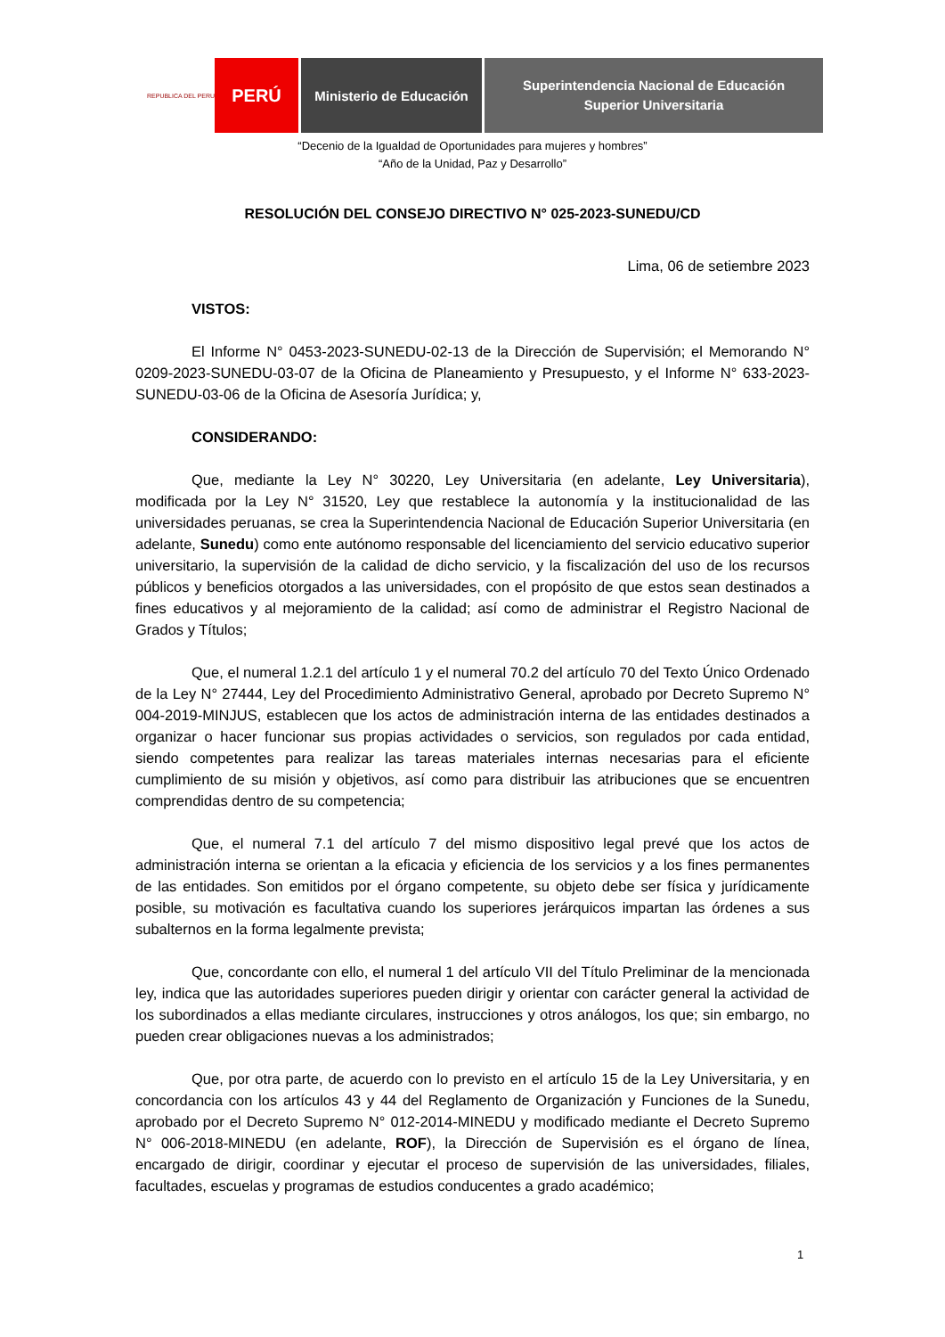REPUBLICA DEL PERU
PERÚ
Ministerio de Educación
Superintendencia Nacional de Educación
Superior Universitaria
“Decenio de la Igualdad de Oportunidades para mujeres y hombres”
“Año de la Unidad, Paz y Desarrollo”
RESOLUCIÓN DEL CONSEJO DIRECTIVO N° 025-2023-SUNEDU/CD
Lima, 06 de setiembre 2023
VISTOS:
El Informe N° 0453-2023-SUNEDU-02-13 de la Dirección de Supervisión; el Memorando N° 0209-2023-SUNEDU-03-07 de la Oficina de Planeamiento y Presupuesto, y el Informe N° 633-2023-SUNEDU-03-06 de la Oficina de Asesoría Jurídica; y,
CONSIDERANDO:
Que, mediante la Ley N° 30220, Ley Universitaria (en adelante, Ley Universitaria), modificada por la Ley N° 31520, Ley que restablece la autonomía y la institucionalidad de las universidades peruanas, se crea la Superintendencia Nacional de Educación Superior Universitaria (en adelante, Sunedu) como ente autónomo responsable del licenciamiento del servicio educativo superior universitario, la supervisión de la calidad de dicho servicio, y la fiscalización del uso de los recursos públicos y beneficios otorgados a las universidades, con el propósito de que estos sean destinados a fines educativos y al mejoramiento de la calidad; así como de administrar el Registro Nacional de Grados y Títulos;
Que, el numeral 1.2.1 del artículo 1 y el numeral 70.2 del artículo 70 del Texto Único Ordenado de la Ley N° 27444, Ley del Procedimiento Administrativo General, aprobado por Decreto Supremo N° 004-2019-MINJUS, establecen que los actos de administración interna de las entidades destinados a organizar o hacer funcionar sus propias actividades o servicios, son regulados por cada entidad, siendo competentes para realizar las tareas materiales internas necesarias para el eficiente cumplimiento de su misión y objetivos, así como para distribuir las atribuciones que se encuentren comprendidas dentro de su competencia;
Que, el numeral 7.1 del artículo 7 del mismo dispositivo legal prevé que los actos de administración interna se orientan a la eficacia y eficiencia de los servicios y a los fines permanentes de las entidades. Son emitidos por el órgano competente, su objeto debe ser física y jurídicamente posible, su motivación es facultativa cuando los superiores jerárquicos impartan las órdenes a sus subalternos en la forma legalmente prevista;
Que, concordante con ello, el numeral 1 del artículo VII del Título Preliminar de la mencionada ley, indica que las autoridades superiores pueden dirigir y orientar con carácter general la actividad de los subordinados a ellas mediante circulares, instrucciones y otros análogos, los que; sin embargo, no pueden crear obligaciones nuevas a los administrados;
Que, por otra parte, de acuerdo con lo previsto en el artículo 15 de la Ley Universitaria, y en concordancia con los artículos 43 y 44 del Reglamento de Organización y Funciones de la Sunedu, aprobado por el Decreto Supremo N° 012-2014-MINEDU y modificado mediante el Decreto Supremo N° 006-2018-MINEDU (en adelante, ROF), la Dirección de Supervisión es el órgano de línea, encargado de dirigir, coordinar y ejecutar el proceso de supervisión de las universidades, filiales, facultades, escuelas y programas de estudios conducentes a grado académico;
1